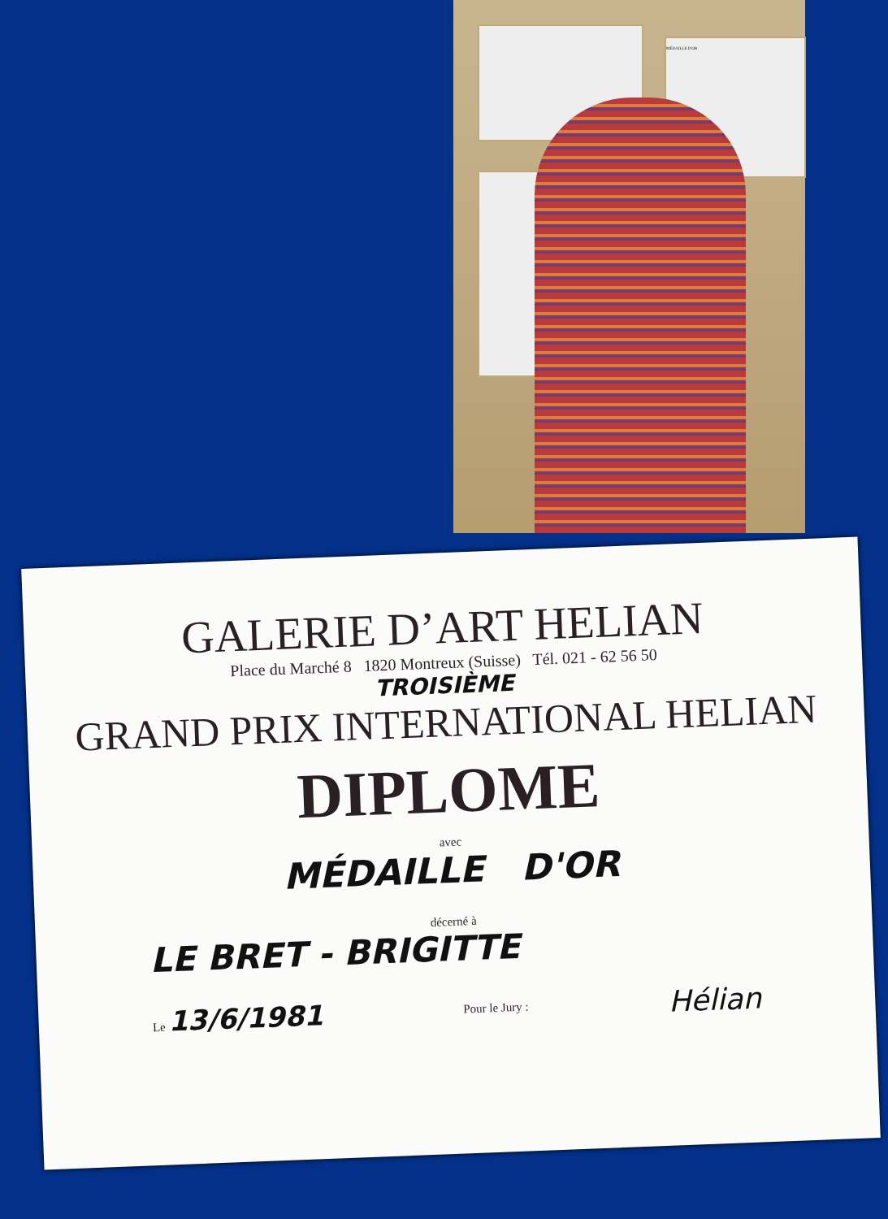MÉDAILLE D'OR
GALERIE D’ART HELIAN
Place du Marché 8 1820 Montreux (Suisse) Tél. 021 - 62 56 50
TROISIÈME
GRAND PRIX INTERNATIONAL HELIAN
DIPLOME
avec
MÉDAILLE D'OR
décerné à
LE BRET - BRIGITTE
Le 13/6/1981 Pour le Jury : Hélian